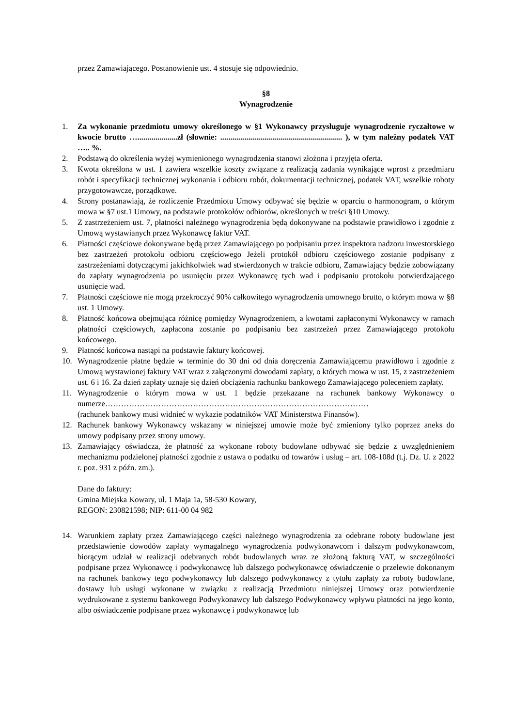przez Zamawiającego. Postanowienie ust. 4 stosuje się odpowiednio.
§8
Wynagrodzenie
1. Za wykonanie przedmiotu umowy określonego w §1 Wykonawcy przysługuje wynagrodzenie ryczałtowe w kwocie brutto …....................zł (słownie: ............................................................. ), w tym należny podatek VAT ….. %.
2. Podstawą do określenia wyżej wymienionego wynagrodzenia stanowi złożona i przyjęta oferta.
3. Kwota określona w ust. 1 zawiera wszelkie koszty związane z realizacją zadania wynikające wprost z przedmiaru robót i specyfikacji technicznej wykonania i odbioru robót, dokumentacji technicznej, podatek VAT, wszelkie roboty przygotowawcze, porządkowe.
4. Strony postanawiają, że rozliczenie Przedmiotu Umowy odbywać się będzie w oparciu o harmonogram, o którym mowa w §7 ust.1 Umowy, na podstawie protokołów odbiorów, określonych w treści §10 Umowy.
5. Z zastrzeżeniem ust. 7, płatności należnego wynagrodzenia będą dokonywane na podstawie prawidłowo i zgodnie z Umową wystawianych przez Wykonawcę faktur VAT.
6. Płatności częściowe dokonywane będą przez Zamawiającego po podpisaniu przez inspektora nadzoru inwestorskiego bez zastrzeżeń protokołu odbioru częściowego Jeżeli protokół odbioru częściowego zostanie podpisany z zastrzeżeniami dotyczącymi jakichkolwiek wad stwierdzonych w trakcie odbioru, Zamawiający będzie zobowiązany do zapłaty wynagrodzenia po usunięciu przez Wykonawcę tych wad i podpisaniu protokołu potwierdzającego usunięcie wad.
7. Płatności częściowe nie mogą przekroczyć 90% całkowitego wynagrodzenia umownego brutto, o którym mowa w §8 ust. 1 Umowy.
8. Płatność końcowa obejmująca różnicę pomiędzy Wynagrodzeniem, a kwotami zapłaconymi Wykonawcy w ramach płatności częściowych, zapłacona zostanie po podpisaniu bez zastrzeżeń przez Zamawiającego protokołu końcowego.
9. Płatność końcowa nastąpi na podstawie faktury końcowej.
10. Wynagrodzenie płatne będzie w terminie do 30 dni od dnia doręczenia Zamawiającemu prawidłowo i zgodnie z Umową wystawionej faktury VAT wraz z załączonymi dowodami zapłaty, o których mowa w ust. 15, z zastrzeżeniem ust. 6 i 16. Za dzień zapłaty uznaje się dzień obciążenia rachunku bankowego Zamawiającego poleceniem zapłaty.
11. Wynagrodzenie o którym mowa w ust. 1 będzie przekazane na rachunek bankowy Wykonawcy o numerze………………………………………………………………………………………
(rachunek bankowy musi widnieć w wykazie podatników VAT Ministerstwa Finansów).
12. Rachunek bankowy Wykonawcy wskazany w niniejszej umowie może być zmieniony tylko poprzez aneks do umowy podpisany przez strony umowy.
13. Zamawiający oświadcza, że płatność za wykonane roboty budowlane odbywać się będzie z uwzględnieniem mechanizmu podzielonej płatności zgodnie z ustawa o podatku od towarów i usług – art. 108-108d (t.j. Dz. U. z 2022 r. poz. 931 z późn. zm.).
Dane do faktury:
Gmina Miejska Kowary, ul. 1 Maja 1a, 58-530 Kowary,
REGON: 230821598; NIP: 611-00 04 982
14. Warunkiem zapłaty przez Zamawiającego części należnego wynagrodzenia za odebrane roboty budowlane jest przedstawienie dowodów zapłaty wymagalnego wynagrodzenia podwykonawcom i dalszym podwykonawcom, biorącym udział w realizacji odebranych robót budowlanych wraz ze złożoną fakturą VAT, w szczególności podpisane przez Wykonawcę i podwykonawcę lub dalszego podwykonawcę oświadczenie o przelewie dokonanym na rachunek bankowy tego podwykonawcy lub dalszego podwykonawcy z tytułu zapłaty za roboty budowlane, dostawy lub usługi wykonane w związku z realizacją Przedmiotu niniejszej Umowy oraz potwierdzenie wydrukowane z systemu bankowego Podwykonawcy lub dalszego Podwykonawcy wpływu płatności na jego konto, albo oświadczenie podpisane przez wykonawcę i podwykonawcę lub